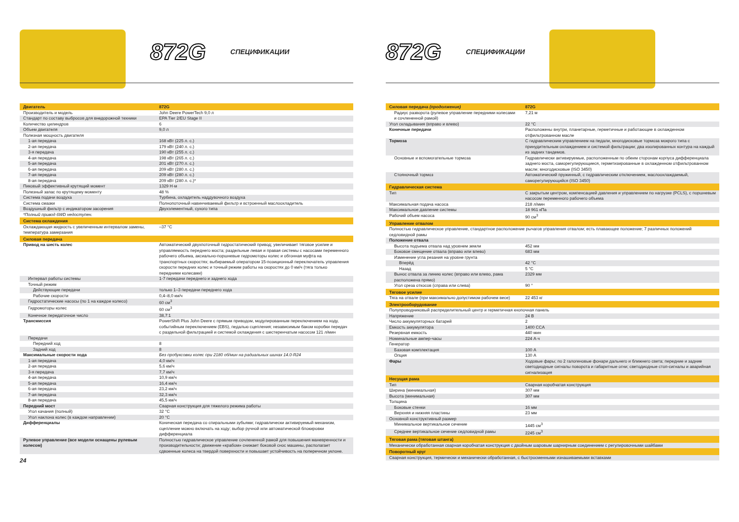872G
СПЕЦИФИКАЦИИ
| Двигатель | 872G |
| --- | --- |
| Производитель и модель | John Deere PowerTech 9,0 л |
| Стандарт по составу выбросов для внедорожной техники | EPA Tier 2/EU Stage II |
| Количество цилиндров | 6 |
| Объем двигателя | 9,0 л |
| Полезная мощность двигателя | |
| 1-ая передача | 168 кВт (225 л. с.) |
| 2-ая передача | 179 кВт (240 л. с.) |
| 3-я передача | 190 кВт (255 л. с.) |
| 4-ая передача | 198 кВт (265 л. с.) |
| 5-ая передача | 201 кВт (270 л. с.) |
| 6-ая передача | 209 кВт (280 л. с.) |
| 7-ая передача | 209 кВт (280 л. с.) |
| 8-ая передача | 209 кВт (280 л. с.)* |
| Пиковый эффективный крутящий момент | 1329 Н·м |
| Полезный запас по крутящему моменту | 48 % |
| Система подачи воздуха | Турбина, охладитель наддувочного воздуха |
| Система смазки | Полнопоточный навинчиваемый фильтр и встроенный маслоохладитель |
| Воздушный фильтр с индикатором засорения | Двухэлементный, сухого типа |
| *Полный привод 6WD недоступен. | |
| Система охлаждения | |
| Охлаждающая жидкость с увеличенным интервалом замены, температура замерзания | –37 °C |
| Силовая передача | |
| Привод на шесть колес | Автоматический двухпоточный гидростатический привод; увеличивает тяговое усилие и управляемость переднего моста; раздельные левая и правая системы с насосами переменного рабочего объема, аксиально-поршневые гидромоторы колес и обгонная муфта на транспортных скоростях; выбираемый оператором 15-позиционный переключатель управления скорости передних колес и точный режим работы на скоростях до 0 км/ч (тяга только передними колесами) |
| Интервал работы системы | 1-7 передачи переднего и заднего хода |
| Точный режим | |
| Действующие передачи | только 1–3 передачи переднего хода |
| Рабочие скорости | 0,4–8,0 км/ч |
| Гидростатические насосы (по 1 на каждое колесо) | 60 см<sup>3</sup> |
| Гидромоторы колес | 60 см<sup>3</sup> |
| Конечное передаточное число | 38,7:1 |
| Трансмиссия | PowerShift Plus John Deere с прямым приводом, модулированным переключением на ходу, событийным переключением (EBS), педалью сцепления; независимым баком коробки передач с раздельной фильтрацией и системой охлаждения с шестеренчатым насосом 121 л/мин |
| Передачи | |
| Передний ход | 8 |
| Задний ход | 8 |
| Максимальные скорости хода | Без пробуксовки колес при 2180 об/мин на радиальных шинах 14.0-R24 |
| 1-ая передача | 4,0 км/ч |
| 2-ая передача | 5,6 км/ч |
| 3-я передача | 7,7 км/ч |
| 4-ая передача | 10,9 км/ч |
| 5-ая передача | 16,4 км/ч |
| 6-ая передача | 23,2 км/ч |
| 7-ая передача | 32,3 км/ч |
| 8-ая передача | 45,5 км/ч |
| Передний мост | Сварная конструкция для тяжелого режима работы |
| Угол качания (полный) | 32 °C |
| Угол наклона колес (в каждом направлении) | 20 °C |
| Дифференциалы | Коническая передача со спиральными зубьями; гидравлически активируемый механизм, сцепление можно включать на ходу; выбор ручной или автоматической блокировки дифференциала |
| Рулевое управление (все модели оснащены рулевым колесом) | Полностью гидравлическое управление сочлененной рамой для повышения маневренности и производительности; движение «крабом» снижает боковой снос машины, располагает сдвоенные колеса на твердой поверхности и повышает устойчивость на поперечном уклоне. |
24
872G
СПЕЦИФИКАЦИИ
| Силовая передача (продолжение) | 872G |
| --- | --- |
| Радиус разворота (рулевое управление передними колесами и сочлененной рамой) | 7,21 м |
| Угол складывания (вправо и влево) | 22 °C |
| Конечные передачи | Расположены внутри, планетарные, герметичные и работающие в охлажденном отфильтрованном масле |
| Тормоза | С гидравлическим управлением на педали, многодисковые тормоза мокрого типа с принудительным охлаждением и системой фильтрации; два изолированных контура на каждый из задних тандемов. |
| Основные и вспомогательные тормоза | Гидравлически активируемые, расположенным по обеим сторонам корпуса дифференциала заднего моста, саморегулирующиеся, герметизированные в охлажденном отфильтрованном масле; многодисковые (ISO 3450) |
| Стояночный тормоз | Автоматический пружинный, с гидравлическим отключением, маслоохлаждаемый, саморегулирующийся (ISO 3450) |
| Гидравлическая система | |
| Тип | С закрытым центром, компенсацией давления и управлением по нагрузке (PCLS), с поршневым насосом переменного рабочего объема |
| Максимальная подача насоса | 218 л/мин |
| Максимальное давление системы | 18 961 кПа |
| Рабочий объем насоса | 90 см<sup>3</sup> |
| Управление отвалом | |
| Полностью гидравлическое управление, стандартное расположение рычагов управления отвалом; есть плавающее положение; 7 различных положений седловидной рамы | |
| Положение отвала | |
| Высота подъема отвала над уровнем земли | 452 мм |
| Боковое смещение отвала (вправо или влево) | 683 мм |
| Изменение угла резания на уровне грунта | |
| Вперёд | 42 °C |
| Назад | 5 °C |
| Вынос отвала за линию колес (вправо или влево, рама расположена прямо) | 2329 мм |
| Угол среза откосов (справа или слева) | 90 ° |
| Тяговое усилие | |
| Тяга на отвале (при максимально допустимом рабочем весе) | 22 453 кг |
| Электрооборудование | |
| Полупроводниковый распределительный центр и герметичная кнопочная панель | |
| Напряжение | 24 В |
| Число аккумуляторных батарей | 2 |
| Емкость аккумулятора | 1400 CCA |
| Резервная емкость | 440 мин |
| Номинальные ампер-часы | 224 А·ч |
| Генератор | |
| Базовая комплектация | 100 А |
| Опция | 130 А |
| Фары | Ходовые фары; по 2 галогеновые фонари дальнего и ближнего света; передние и задние светодиодные сигналы поворота и габаритные огни; светодиодные стоп-сигналы и аварийная сигнализация |
| Несущая рама | |
| Тип | Сварная коробчатая конструкция |
| Ширина (минимальная) | 307 мм |
| Высота (минимальная) | 307 мм |
| Толщина | |
| Боковые стенки | 16 мм |
| Верхняя и нижняя пластины | 23 мм |
| Основной конструктивный размер | |
| Минимальное вертикальное сечение | 1445 см<sup>3</sup> |
| Среднее вертикальное сечение седловидной рамы | 2245 см<sup>3</sup> |
| Тяговая рама (тяговая штанга) | |
| Механически обработанная сварная коробчатая конструкция с двойным шаровым шарнирным соединением с регулировочными шайбами | |
| Поворотный круг | |
| Сварная конструкция, термически и механически обработанная, с быстросменными изнашиваемыми вставками | |